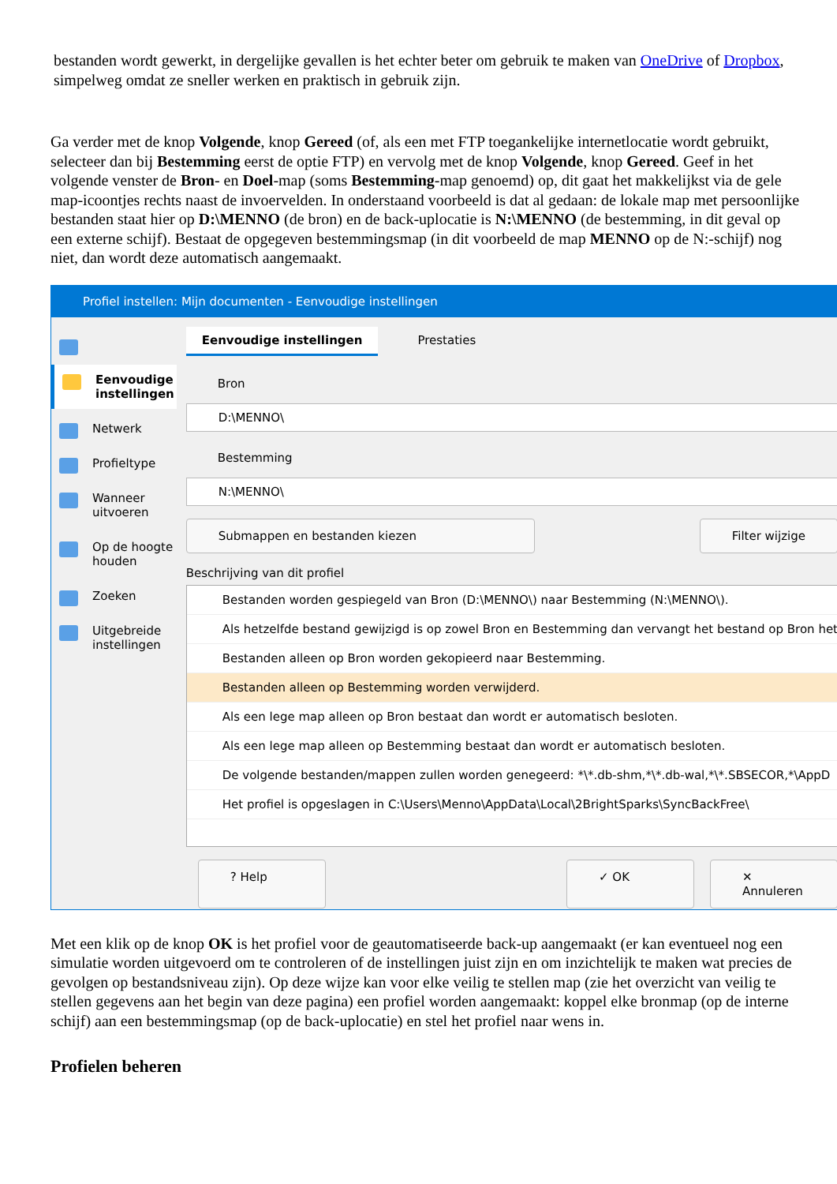bestanden wordt gewerkt, in dergelijke gevallen is het echter beter om gebruik te maken van OneDrive of Dropbox, simpelweg omdat ze sneller werken en praktisch in gebruik zijn.
Ga verder met de knop Volgende, knop Gereed (of, als een met FTP toegankelijke internetlocatie wordt gebruikt, selecteer dan bij Bestemming eerst de optie FTP) en vervolg met de knop Volgende, knop Gereed. Geef in het volgende venster de Bron- en Doel-map (soms Bestemming-map genoemd) op, dit gaat het makkelijkst via de gele map-icoontjes rechts naast de invoervelden. In onderstaand voorbeeld is dat al gedaan: de lokale map met persoonlijke bestanden staat hier op D:\MENNO (de bron) en de back-uplocatie is N:\MENNO (de bestemming, in dit geval op een externe schijf). Bestaat de opgegeven bestemmingsmap (in dit voorbeeld de map MENNO op de N:-schijf) nog niet, dan wordt deze automatisch aangemaakt.
Profiel instellen: Mijn documenten - Eenvoudige instellingen
☰
Eenvoudige instellingen
Netwerk
Profieltype
Wanneer uitvoeren
Op de hoogte houden
Zoeken
Uitgebreide instellingen
Eenvoudige instellingen Prestaties
Bron
D:\MENNO\
Bestemming
N:\MENNO\
Submappen en bestanden kiezen Filter wijzige
Beschrijving van dit profiel
Bestanden worden gespiegeld van Bron (D:\MENNO\) naar Bestemming (N:\MENNO\).
Als hetzelfde bestand gewijzigd is op zowel Bron en Bestemming dan vervangt het bestand op Bron het
Bestanden alleen op Bron worden gekopieerd naar Bestemming.
Bestanden alleen op Bestemming worden verwijderd.
Als een lege map alleen op Bron bestaat dan wordt er automatisch besloten.
Als een lege map alleen op Bestemming bestaat dan wordt er automatisch besloten.
De volgende bestanden/mappen zullen worden genegeerd: *\*.db-shm,*\*.db-wal,*\*.SBSECOR,*\AppD
Het profiel is opgeslagen in C:\Users\Menno\AppData\Local\2BrightSparks\SyncBackFree\
? Help ✓ OK ✕ Annuleren
Met een klik op de knop OK is het profiel voor de geautomatiseerde back-up aangemaakt (er kan eventueel nog een simulatie worden uitgevoerd om te controleren of de instellingen juist zijn en om inzichtelijk te maken wat precies de gevolgen op bestandsniveau zijn). Op deze wijze kan voor elke veilig te stellen map (zie het overzicht van veilig te stellen gegevens aan het begin van deze pagina) een profiel worden aangemaakt: koppel elke bronmap (op de interne schijf) aan een bestemmingsmap (op de back-uplocatie) en stel het profiel naar wens in.
Profielen beheren